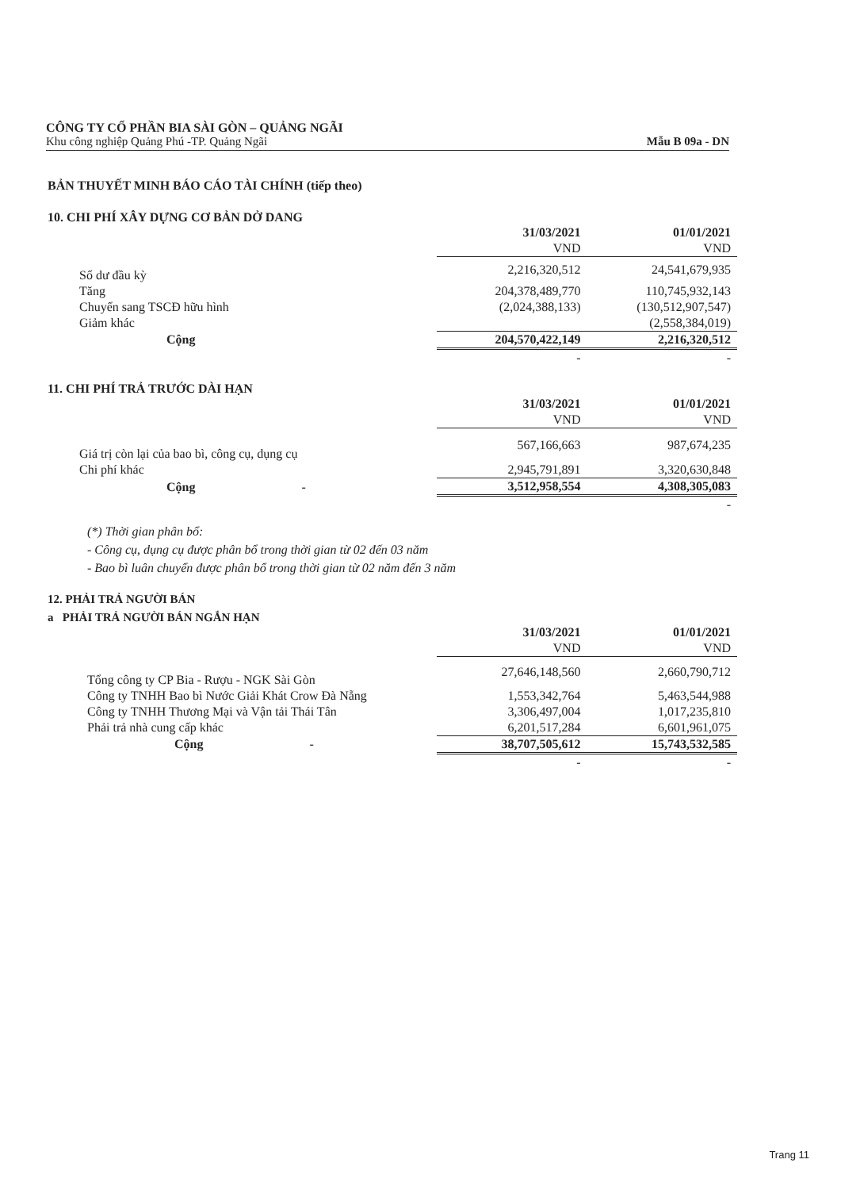CÔNG TY CỔ PHẦN BIA SÀI GÒN – QUẢNG NGÃI
Khu công nghiệp Quảng Phú -TP. Quảng Ngãi
Mẫu B 09a - DN
BẢN THUYẾT MINH BÁO CÁO TÀI CHÍNH (tiếp theo)
10. CHI PHÍ XÂY DỰNG CƠ BẢN DỞ DANG
| | 31/03/2021 | 01/01/2021 |
| | VND | VND |
| Số dư đầu kỳ | 2,216,320,512 | 24,541,679,935 |
| Tăng | 204,378,489,770 | 110,745,932,143 |
| Chuyển sang TSCĐ hữu hình | (2,024,388,133) | (130,512,907,547) |
| Giảm khác | | (2,558,384,019) |
| Cộng | 204,570,422,149 | 2,216,320,512 |
| | - | - |
11. CHI PHÍ TRẢ TRƯỚC DÀI HẠN
| | 31/03/2021 | 01/01/2021 |
| | VND | VND |
| Giá trị còn lại của bao bì, công cụ, dụng cụ | 567,166,663 | 987,674,235 |
| Chi phí khác | 2,945,791,891 | 3,320,630,848 |
| Cộng - | 3,512,958,554 | 4,308,305,083 |
| | | - |
(*) Thời gian phân bổ:
- Công cụ, dụng cụ được phân bổ trong thời gian từ 02 đến 03 năm
- Bao bì luân chuyển được phân bổ trong thời gian từ 02 năm đến 3 năm
12. PHẢI TRẢ NGƯỜI BÁN
a PHẢI TRẢ NGƯỜI BÁN NGẮN HẠN
| | 31/03/2021 | 01/01/2021 |
| | VND | VND |
| Tổng công ty CP Bia - Rượu - NGK Sài Gòn | 27,646,148,560 | 2,660,790,712 |
| Công ty TNHH Bao bì Nước Giải Khát Crow Đà Nẵng | 1,553,342,764 | 5,463,544,988 |
| Công ty TNHH Thương Mại và Vận tải Thái Tân | 3,306,497,004 | 1,017,235,810 |
| Phải trả nhà cung cấp khác | 6,201,517,284 | 6,601,961,075 |
| Cộng - | 38,707,505,612 | 15,743,532,585 |
| | - | - |
Trang 11